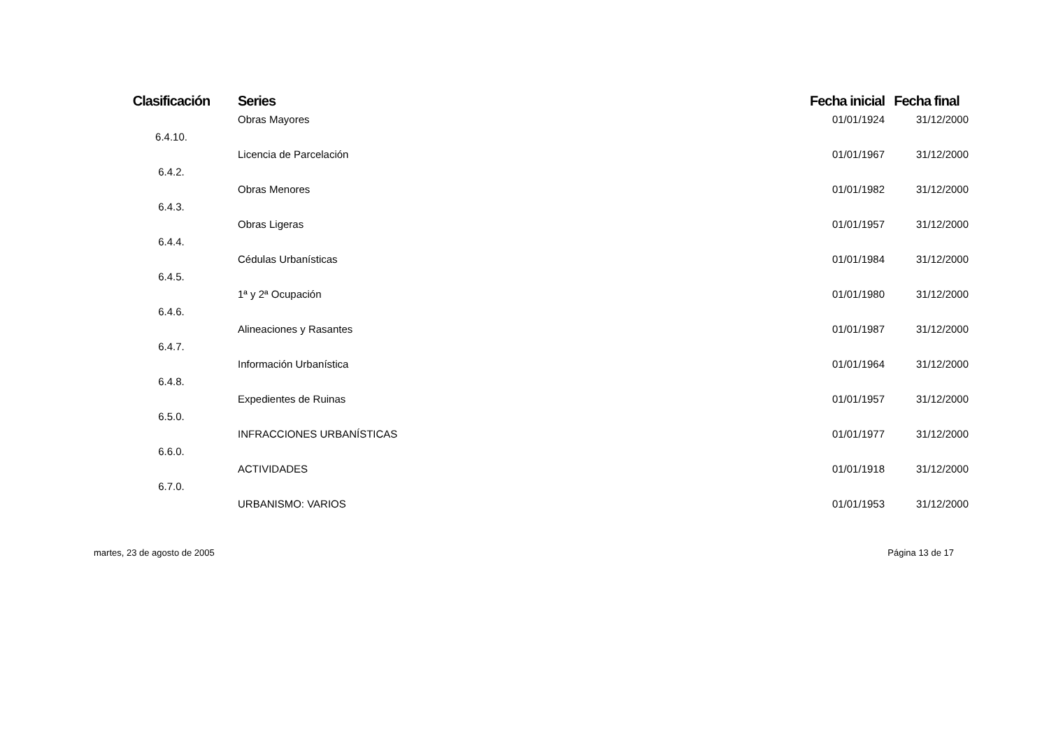| Clasificación | Series | Fecha inicial | Fecha final |
| --- | --- | --- | --- |
| | Obras Mayores | 01/01/1924 | 31/12/2000 |
| 6.4.10. | | | |
| | Licencia de Parcelación | 01/01/1967 | 31/12/2000 |
| 6.4.2. | | | |
| | Obras Menores | 01/01/1982 | 31/12/2000 |
| 6.4.3. | | | |
| | Obras Ligeras | 01/01/1957 | 31/12/2000 |
| 6.4.4. | | | |
| | Cédulas Urbanísticas | 01/01/1984 | 31/12/2000 |
| 6.4.5. | | | |
| | 1ª y 2ª Ocupación | 01/01/1980 | 31/12/2000 |
| 6.4.6. | | | |
| | Alineaciones y Rasantes | 01/01/1987 | 31/12/2000 |
| 6.4.7. | | | |
| | Información Urbanística | 01/01/1964 | 31/12/2000 |
| 6.4.8. | | | |
| | Expedientes de Ruinas | 01/01/1957 | 31/12/2000 |
| 6.5.0. | | | |
| | INFRACCIONES URBANÍSTICAS | 01/01/1977 | 31/12/2000 |
| 6.6.0. | | | |
| | ACTIVIDADES | 01/01/1918 | 31/12/2000 |
| 6.7.0. | | | |
| | URBANISMO: VARIOS | 01/01/1953 | 31/12/2000 |
martes, 23 de agosto de 2005 Página 13 de 17